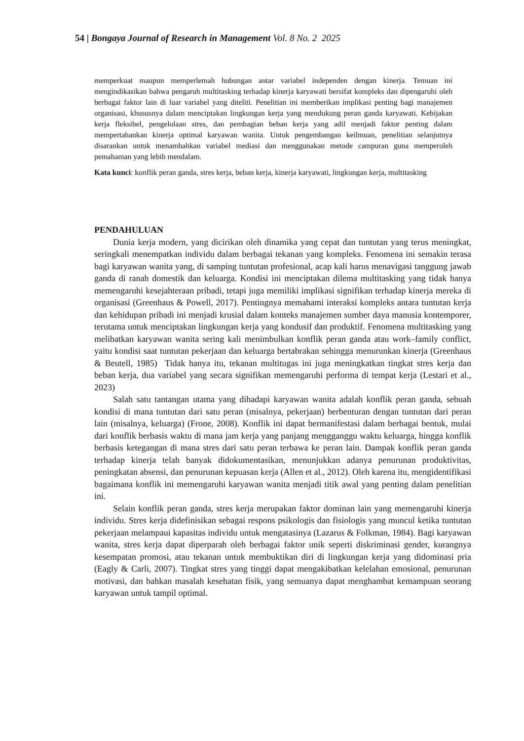54 | Bongaya Journal of Research in Management Vol. 8 No. 2 2025
memperkuat maupun memperlemah hubungan antar variabel independen dengan kinerja. Temuan ini mengindikasikan bahwa pengaruh multitasking terhadap kinerja karyawati bersifat kompleks dan dipengaruhi oleh berbagai faktor lain di luar variabel yang diteliti. Penelitian ini memberikan implikasi penting bagi manajemen organisasi, khususnya dalam menciptakan lingkungan kerja yang mendukung peran ganda karyawati. Kebijakan kerja fleksibel, pengelolaan stres, dan pembagian beban kerja yang adil menjadi faktor penting dalam mempertahankan kinerja optimal karyawan wanita. Untuk pengembangan keilmuan, penelitian selanjutnya disarankan untuk menambahkan variabel mediasi dan menggunakan metode campuran guna memperoleh pemahaman yang lebih mendalam.
Kata kunci: konflik peran ganda, stres kerja, beban kerja, kinerja karyawati, lingkungan kerja, multitasking
PENDAHULUAN
Dunia kerja modern, yang dicirikan oleh dinamika yang cepat dan tuntutan yang terus meningkat, seringkali menempatkan individu dalam berbagai tekanan yang kompleks. Fenomena ini semakin terasa bagi karyawan wanita yang, di samping tuntutan profesional, acap kali harus menavigasi tanggung jawab ganda di ranah domestik dan keluarga. Kondisi ini menciptakan dilema multitasking yang tidak hanya memengaruhi kesejahteraan pribadi, tetapi juga memiliki implikasi signifikan terhadap kinerja mereka di organisasi (Greenhaus & Powell, 2017). Pentingnya memahami interaksi kompleks antara tuntutan kerja dan kehidupan pribadi ini menjadi krusial dalam konteks manajemen sumber daya manusia kontemporer, terutama untuk menciptakan lingkungan kerja yang kondusif dan produktif. Fenomena multitasking yang melibatkan karyawan wanita sering kali menimbulkan konflik peran ganda atau work–family conflict, yaitu kondisi saat tuntutan pekerjaan dan keluarga bertabrakan sehingga menurunkan kinerja (Greenhaus & Beutell, 1985) Tidak hanya itu, tekanan multitugas ini juga meningkatkan tingkat stres kerja dan beban kerja, dua variabel yang secara signifikan memengaruhi performa di tempat kerja (Lestari et al., 2023)
Salah satu tantangan utama yang dihadapi karyawan wanita adalah konflik peran ganda, sebuah kondisi di mana tuntutan dari satu peran (misalnya, pekerjaan) berbenturan dengan tuntutan dari peran lain (misalnya, keluarga) (Frone, 2008). Konflik ini dapat bermanifestasi dalam berbagai bentuk, mulai dari konflik berbasis waktu di mana jam kerja yang panjang mengganggu waktu keluarga, hingga konflik berbasis ketegangan di mana stres dari satu peran terbawa ke peran lain. Dampak konflik peran ganda terhadap kinerja telah banyak didokumentasikan, menunjukkan adanya penurunan produktivitas, peningkatan absensi, dan penurunan kepuasan kerja (Allen et al., 2012). Oleh karena itu, mengidentifikasi bagaimana konflik ini memengaruhi karyawan wanita menjadi titik awal yang penting dalam penelitian ini.
Selain konflik peran ganda, stres kerja merupakan faktor dominan lain yang memengaruhi kinerja individu. Stres kerja didefinisikan sebagai respons psikologis dan fisiologis yang muncul ketika tuntutan pekerjaan melampaui kapasitas individu untuk mengatasinya (Lazarus & Folkman, 1984). Bagi karyawan wanita, stres kerja dapat diperparah oleh berbagai faktor unik seperti diskriminasi gender, kurangnya kesempatan promosi, atau tekanan untuk membuktikan diri di lingkungan kerja yang didominasi pria (Eagly & Carli, 2007). Tingkat stres yang tinggi dapat mengakibatkan kelelahan emosional, penurunan motivasi, dan bahkan masalah kesehatan fisik, yang semuanya dapat menghambat kemampuan seorang karyawan untuk tampil optimal.